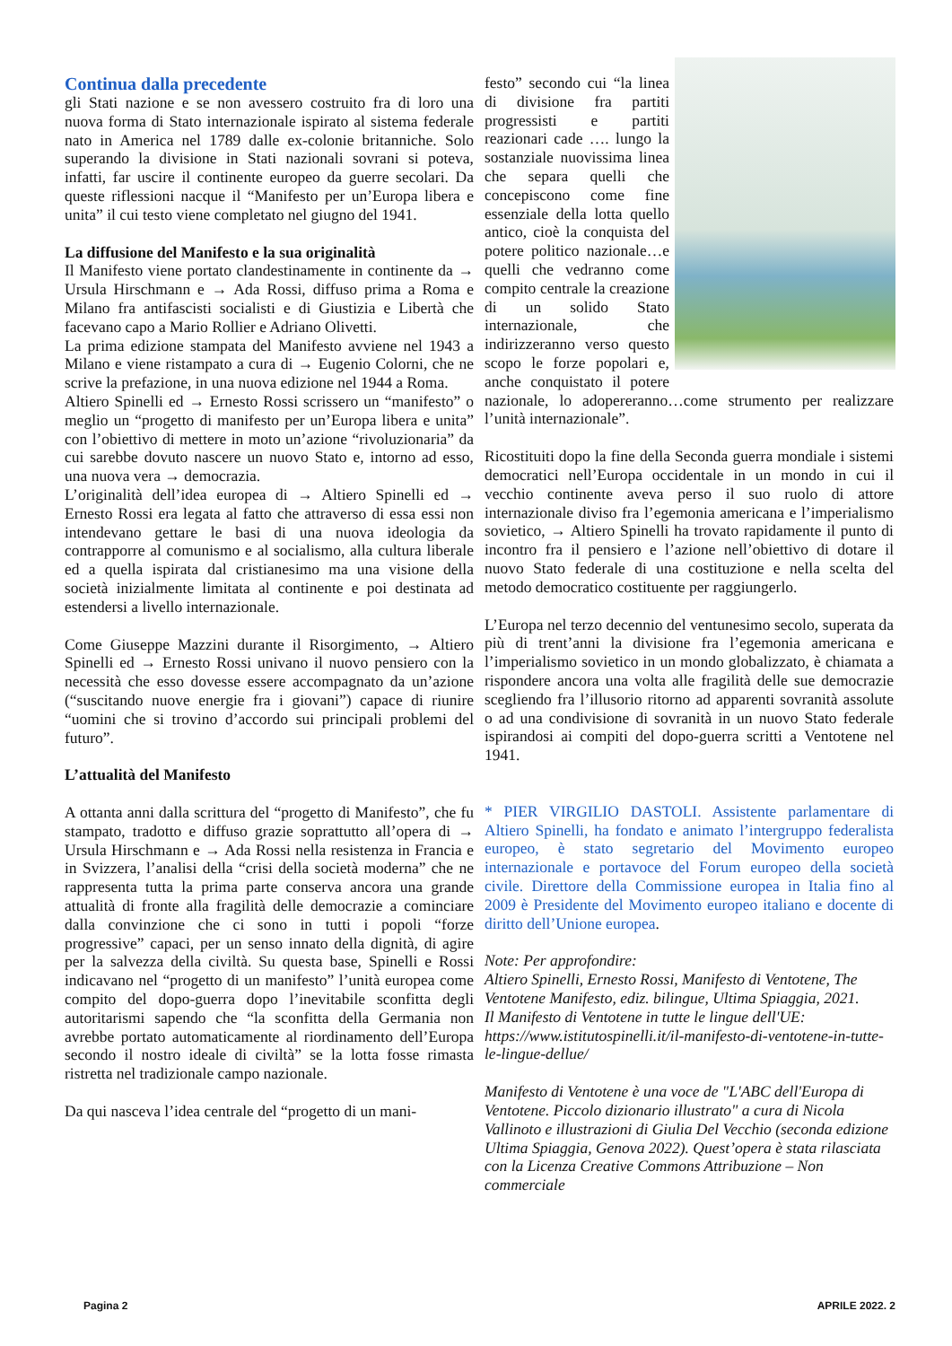Continua dalla precedente
gli Stati nazione e se non avessero costruito fra di loro una nuova forma di Stato internazionale ispirato al sistema federale nato in America nel 1789 dalle ex-colonie britanniche. Solo superando la divisione in Stati nazionali sovrani si poteva, infatti, far uscire il continente europeo da guerre secolari. Da queste riflessioni nacque il “Manifesto per un’Europa libera e unita” il cui testo viene completato nel giugno del 1941.
La diffusione del Manifesto e la sua originalità
Il Manifesto viene portato clandestinamente in continente da → Ursula Hirschmann e → Ada Rossi, diffuso prima a Roma e Milano fra antifascisti socialisti e di Giustizia e Libertà che facevano capo a Mario Rollier e Adriano Olivetti.
La prima edizione stampata del Manifesto avviene nel 1943 a Milano e viene ristampato a cura di → Eugenio Colorni, che ne scrive la prefazione, in una nuova edizione nel 1944 a Roma.
Altiero Spinelli ed → Ernesto Rossi scrissero un “manifesto” o meglio un “progetto di manifesto per un’Europa libera e unita” con l’obiettivo di mettere in moto un’azione “rivoluzionaria” da cui sarebbe dovuto nascere un nuovo Stato e, intorno ad esso, una nuova vera → democrazia.
L’originalità dell’idea europea di → Altiero Spinelli ed → Ernesto Rossi era legata al fatto che attraverso di essa essi non intendevano gettare le basi di una nuova ideologia da contrapporre al comunismo e al socialismo, alla cultura liberale ed a quella ispirata dal cristianesimo ma una visione della società inizialmente limitata al continente e poi destinata ad estendersi a livello internazionale.
Come Giuseppe Mazzini durante il Risorgimento, → Altiero Spinelli ed → Ernesto Rossi univano il nuovo pensiero con la necessità che esso dovesse essere accompagnato da un’azione (“suscitando nuove energie fra i giovani”) capace di riunire “uomini che si trovino d’accordo sui principali problemi del futuro”.
L’attualità del Manifesto
A ottanta anni dalla scrittura del “progetto di Manifesto”, che fu stampato, tradotto e diffuso grazie soprattutto all’opera di → Ursula Hirschmann e → Ada Rossi nella resistenza in Francia e in Svizzera, l’analisi della “crisi della società moderna” che ne rappresenta tutta la prima parte conserva ancora una grande attualità di fronte alla fragilità delle democrazie a cominciare dalla convinzione che ci sono in tutti i popoli “forze progressive” capaci, per un senso innato della dignità, di agire per la salvezza della civiltà. Su questa base, Spinelli e Rossi indicavano nel “progetto di un manifesto” l’unità europea come compito del dopo-guerra dopo l’inevitabile sconfitta degli autoritarismi sapendo che “la sconfitta della Germania non avrebbe portato automaticamente al riordinamento dell’Europa secondo il nostro ideale di civiltà” se la lotta fosse rimasta ristretta nel tradizionale campo nazionale.
Da qui nasceva l’idea centrale del “progetto di un mani-
festo” secondo cui “la linea di divisione fra partiti progressisti e partiti reazionari cade …. lungo la sostanziale nuovissima linea che separa quelli che concepiscono come fine essenziale della lotta quello antico, cioè la conquista del potere politico nazionale…e quelli che vedranno come compito centrale la creazione di un solido Stato internazionale, che indirizzeranno verso questo scopo le forze popolari e, anche conquistato il potere nazionale, lo adopereranno…come strumento per realizzare l’unità internazionale”.
Ricostituiti dopo la fine della Seconda guerra mondiale i sistemi democratici nell’Europa occidentale in un mondo in cui il vecchio continente aveva perso il suo ruolo di attore internazionale diviso fra l’egemonia americana e l’imperialismo sovietico, → Altiero Spinelli ha trovato rapidamente il punto di incontro fra il pensiero e l’azione nell’obiettivo di dotare il nuovo Stato federale di una costituzione e nella scelta del metodo democratico costituente per raggiungerlo.
L’Europa nel terzo decennio del ventunesimo secolo, superata da più di trent’anni la divisione fra l’egemonia americana e l’imperialismo sovietico in un mondo globalizzato, è chiamata a rispondere ancora una volta alle fragilità delle sue democrazie scegliendo fra l’illusorio ritorno ad apparenti sovranità assolute o ad una condivisione di sovranità in un nuovo Stato federale ispirandosi ai compiti del dopo-guerra scritti a Ventotene nel 1941.
* PIER VIRGILIO DASTOLI. Assistente parlamentare di Altiero Spinelli, ha fondato e animato l’intergruppo federalista europeo, è stato segretario del Movimento europeo internazionale e portavoce del Forum europeo della società civile. Direttore della Commissione europea in Italia fino al 2009 è Presidente del Movimento europeo italiano e docente di diritto dell’Unione europea.
Note: Per approfondire:
Altiero Spinelli, Ernesto Rossi, Manifesto di Ventotene, The Ventotene Manifesto, ediz. bilingue, Ultima Spiaggia, 2021.
Il Manifesto di Ventotene in tutte le lingue dell'UE: https://www.istitutospinelli.it/il-manifesto-di-ventotene-in-tutte-le-lingue-dellue/
Manifesto di Ventotene è una voce de "L'ABC dell'Europa di Ventotene. Piccolo dizionario illustrato" a cura di Nicola Vallinoto e illustrazioni di Giulia Del Vecchio (seconda edizione Ultima Spiaggia, Genova 2022). Quest’opera è stata rilasciata con la Licenza Creative Commons Attribuzione – Non commerciale
Pagina 2 APRILE 2022. 2